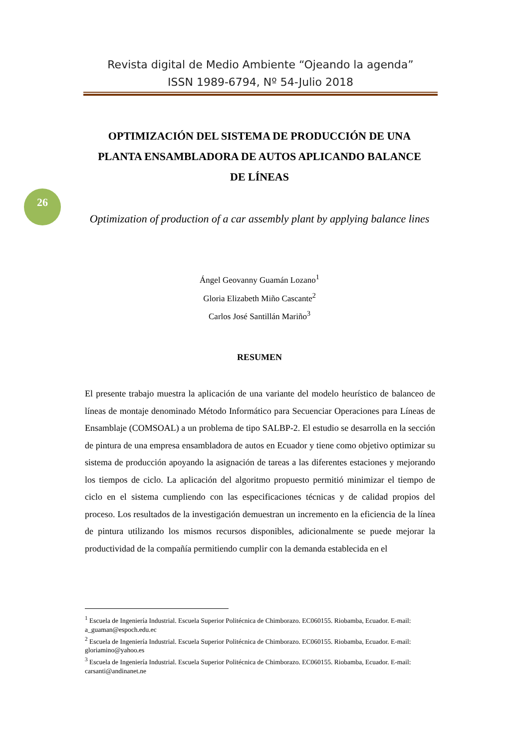Revista digital de Medio Ambiente “Ojeando la agenda”
ISSN 1989-6794, Nº 54-Julio 2018
OPTIMIZACIÓN DEL SISTEMA DE PRODUCCIÓN DE UNA PLANTA ENSAMBLADORA DE AUTOS APLICANDO BALANCE DE LÍNEAS
26
Optimization of production of a car assembly plant by applying balance lines
Ángel Geovanny Guamán Lozano<sup>1</sup>
Gloria Elizabeth Miño Cascante<sup>2</sup>
Carlos José Santillán Mariño<sup>3</sup>
RESUMEN
El presente trabajo muestra la aplicación de una variante del modelo heurístico de balanceo de líneas de montaje denominado Método Informático para Secuenciar Operaciones para Líneas de Ensamblaje (COMSOAL) a un problema de tipo SALBP-2. El estudio se desarrolla en la sección de pintura de una empresa ensambladora de autos en Ecuador y tiene como objetivo optimizar su sistema de producción apoyando la asignación de tareas a las diferentes estaciones y mejorando los tiempos de ciclo. La aplicación del algoritmo propuesto permitió minimizar el tiempo de ciclo en el sistema cumpliendo con las especificaciones técnicas y de calidad propios del proceso. Los resultados de la investigación demuestran un incremento en la eficiencia de la línea de pintura utilizando los mismos recursos disponibles, adicionalmente se puede mejorar la productividad de la compañía permitiendo cumplir con la demanda establecida en el
<sup>1</sup> Escuela de Ingeniería Industrial. Escuela Superior Politécnica de Chimborazo. EC060155. Riobamba, Ecuador. E-mail: a_guaman@espoch.edu.ec
<sup>2</sup> Escuela de Ingeniería Industrial. Escuela Superior Politécnica de Chimborazo. EC060155. Riobamba, Ecuador. E-mail: gloriamino@yahoo.es
<sup>3</sup> Escuela de Ingeniería Industrial. Escuela Superior Politécnica de Chimborazo. EC060155. Riobamba, Ecuador. E-mail: carsanti@andinanet.ne